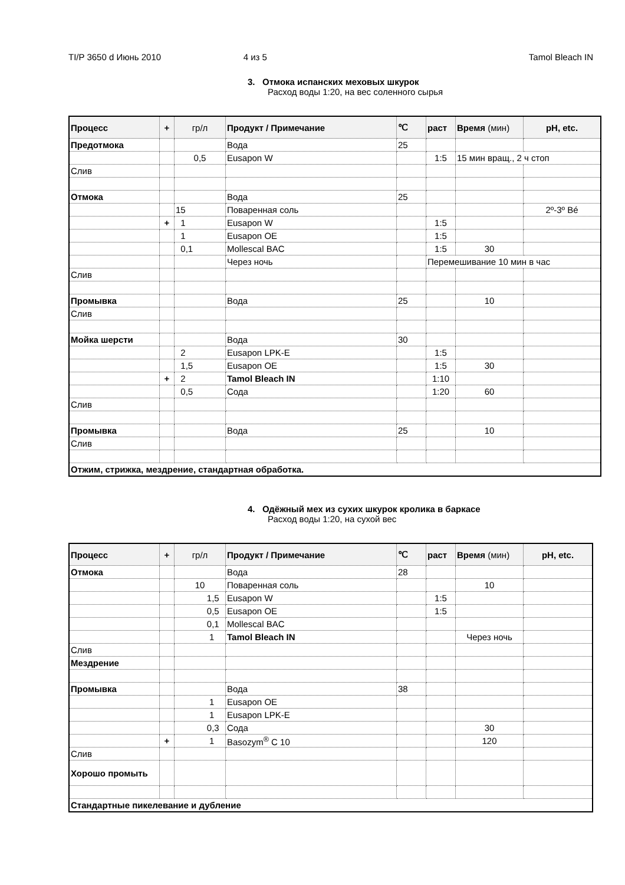TI/P 3650 d Июнь 2010 4 из 5 Tamol Bleach IN
3. Отмока испанских меховых шкурок
Расход воды 1:20, на вес соленного сырья
| Процесс | + | гр/л | Продукт / Примечание | ℃ | раст | Время (мин) | pH, etc. |
| --- | --- | --- | --- | --- | --- | --- | --- |
| Предотмока | | | Вода | 25 | | | |
| | | 0,5 | Eusapon W | | 1:5 | 15 мин вращ., 2 ч стоп | |
| Слив | | | | | | | |
| Отмока | | | Вода | 25 | | | |
| | | 15 | Поваренная соль | | | | 2º-3º Bé |
| | + | 1 | Eusapon W | | 1:5 | | |
| | | 1 | Eusapon OE | | 1:5 | | |
| | | 0,1 | Mollescal BAC | | 1:5 | 30 | |
| | | | Через ночь | | Перемешивание 10 мин в час | | |
| Слив | | | | | | | |
| Промывка | | | Вода | 25 | | 10 | |
| Слив | | | | | | | |
| Мойка шерсти | | | Вода | 30 | | | |
| | | 2 | Eusapon LPK-E | | 1:5 | | |
| | | 1,5 | Eusapon OE | | 1:5 | 30 | |
| | + | 2 | Tamol Bleach IN | | 1:10 | | |
| | | 0,5 | Сода | | 1:20 | 60 | |
| Слив | | | | | | | |
| Промывка | | | Вода | 25 | | 10 | |
| Слив | | | | | | | |
| Отжим, стрижка, мездрение, стандартная обработка. | | | | | | | |
4. Одёжный мех из сухих шкурок кролика в баркасе
Расход воды 1:20, на сухой вес
| Процесс | + | гр/л | Продукт / Примечание | ℃ | раст | Время (мин) | pH, etc. |
| --- | --- | --- | --- | --- | --- | --- | --- |
| Отмока | | | Вода | 28 | | | |
| | | 10 | Поваренная соль | | | 10 | |
| | | 1,5 | Eusapon W | | 1:5 | | |
| | | 0,5 | Eusapon OE | | 1:5 | | |
| | | 0,1 | Mollescal BAC | | | | |
| | | 1 | Tamol Bleach IN | | | Через ночь | |
| Слив | | | | | | | |
| Мездрение | | | | | | | |
| Промывка | | | Вода | 38 | | | |
| | | 1 | Eusapon OE | | | | |
| | | 1 | Eusapon LPK-E | | | | |
| | | 0,3 | Сода | | | 30 | |
| | + | 1 | Basozym<sup>®</sup> C 10 | | | 120 | |
| Слив | | | | | | | |
| Хорошо промыть | | | | | | | |
| Стандартные пикелевание и дубление | | | | | | | |